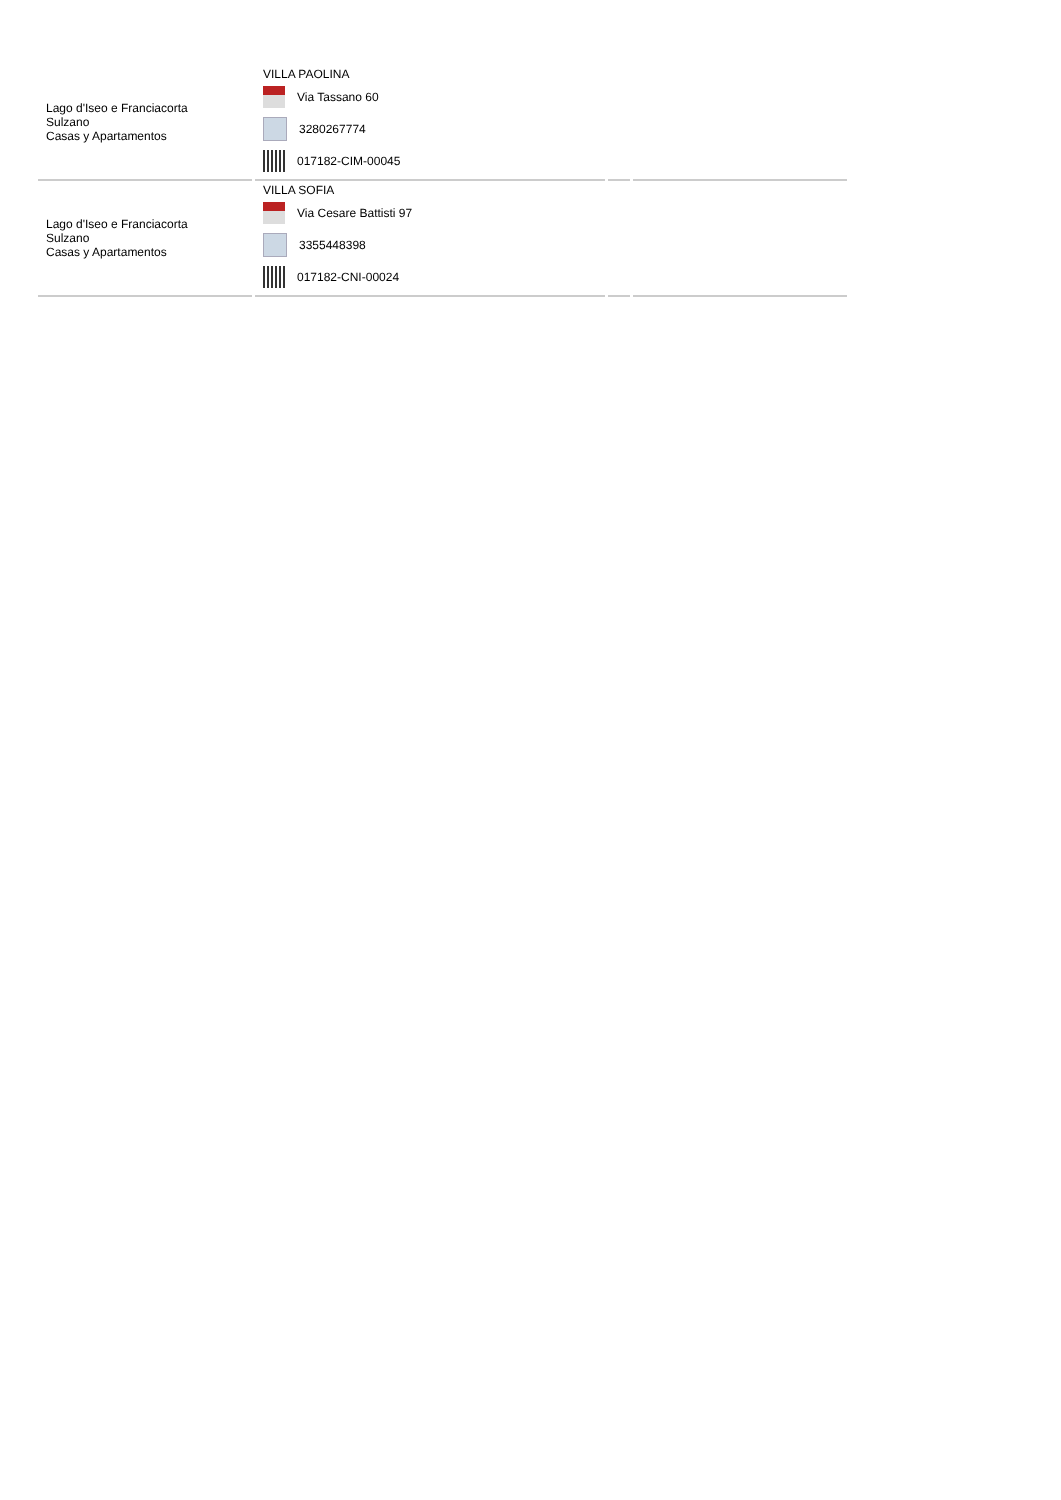| Lago d'Iseo e Franciacorta Sulzano Casas y Apartamentos | VILLA PAOLINA Via Tassano 60 3280267774 017182-CIM-00045 | | |
| Lago d'Iseo e Franciacorta Sulzano Casas y Apartamentos | VILLA SOFIA Via Cesare Battisti 97 3355448398 017182-CNI-00024 | | |